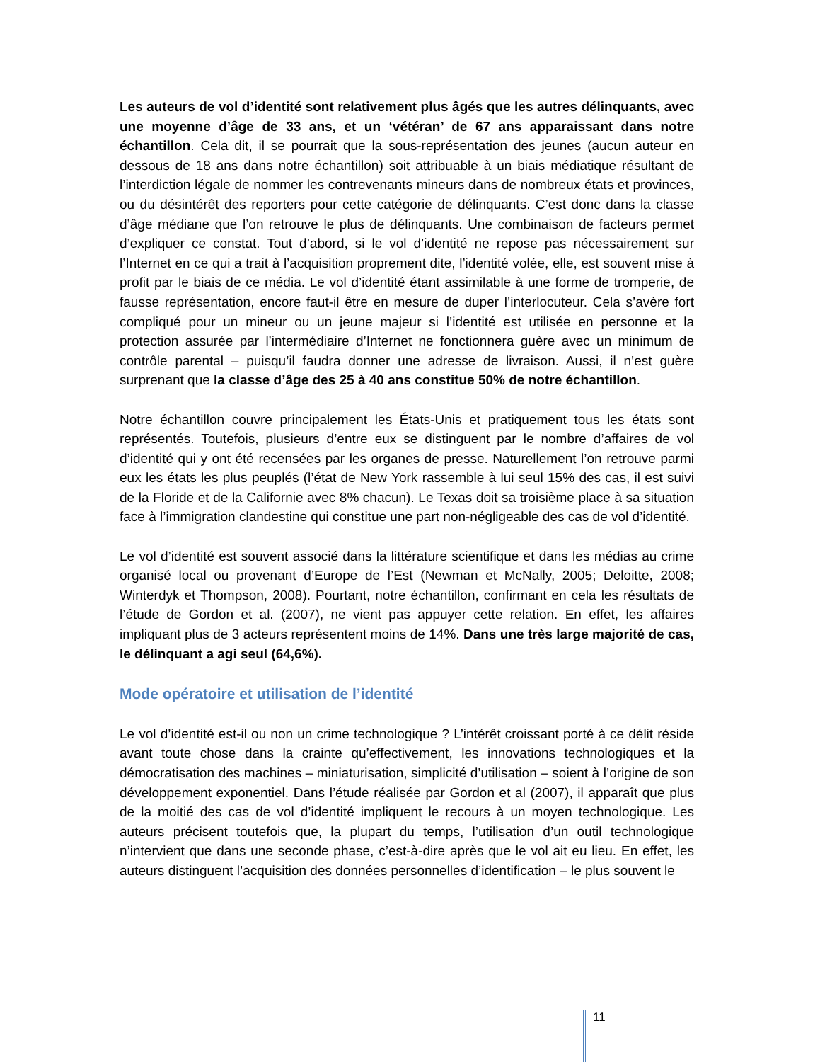Les auteurs de vol d’identité sont relativement plus âgés que les autres délinquants, avec une moyenne d’âge de 33 ans, et un ‘vétéran’ de 67 ans apparaissant dans notre échantillon. Cela dit, il se pourrait que la sous-représentation des jeunes (aucun auteur en dessous de 18 ans dans notre échantillon) soit attribuable à un biais médiatique résultant de l’interdiction légale de nommer les contrevenants mineurs dans de nombreux états et provinces, ou du désintérêt des reporters pour cette catégorie de délinquants. C’est donc dans la classe d’âge médiane que l’on retrouve le plus de délinquants. Une combinaison de facteurs permet d’expliquer ce constat. Tout d’abord, si le vol d’identité ne repose pas nécessairement sur l’Internet en ce qui a trait à l’acquisition proprement dite, l’identité volée, elle, est souvent mise à profit par le biais de ce média. Le vol d’identité étant assimilable à une forme de tromperie, de fausse représentation, encore faut-il être en mesure de duper l’interlocuteur. Cela s’avère fort compliqué pour un mineur ou un jeune majeur si l’identité est utilisée en personne et la protection assurée par l’intermédiaire d’Internet ne fonctionnera guère avec un minimum de contrôle parental – puisqu’il faudra donner une adresse de livraison. Aussi, il n’est guère surprenant que la classe d’âge des 25 à 40 ans constitue 50% de notre échantillon.
Notre échantillon couvre principalement les États-Unis et pratiquement tous les états sont représentés. Toutefois, plusieurs d’entre eux se distinguent par le nombre d’affaires de vol d’identité qui y ont été recensées par les organes de presse. Naturellement l’on retrouve parmi eux les états les plus peuplés (l’état de New York rassemble à lui seul 15% des cas, il est suivi de la Floride et de la Californie avec 8% chacun). Le Texas doit sa troisième place à sa situation face à l’immigration clandestine qui constitue une part non-négligeable des cas de vol d’identité.
Le vol d’identité est souvent associé dans la littérature scientifique et dans les médias au crime organisé local ou provenant d’Europe de l’Est (Newman et McNally, 2005; Deloitte, 2008; Winterdyk et Thompson, 2008). Pourtant, notre échantillon, confirmant en cela les résultats de l’étude de Gordon et al. (2007), ne vient pas appuyer cette relation. En effet, les affaires impliquant plus de 3 acteurs représentent moins de 14%. Dans une très large majorité de cas, le délinquant a agi seul (64,6%).
Mode opératoire et utilisation de l’identité
Le vol d’identité est-il ou non un crime technologique ? L’intérêt croissant porté à ce délit réside avant toute chose dans la crainte qu’effectivement, les innovations technologiques et la démocratisation des machines – miniaturisation, simplicité d’utilisation – soient à l’origine de son développement exponentiel. Dans l’étude réalisée par Gordon et al (2007), il apparaît que plus de la moitié des cas de vol d’identité impliquent le recours à un moyen technologique. Les auteurs précisent toutefois que, la plupart du temps, l’utilisation d’un outil technologique n’intervient que dans une seconde phase, c’est-à-dire après que le vol ait eu lieu. En effet, les auteurs distinguent l’acquisition des données personnelles d’identification – le plus souvent le
11